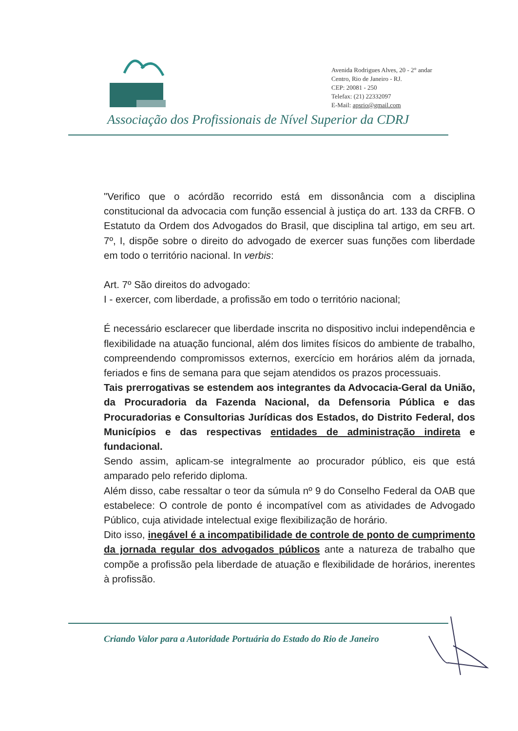Avenida Rodrigues Alves, 20 - 2° andar
Centro, Rio de Janeiro - RJ.
CEP: 20081 - 250
Telefax: (21) 22332097
E-Mail: apsrio@gmail.com
Associação dos Profissionais de Nível Superior da CDRJ
"Verifico que o acórdão recorrido está em dissonância com a disciplina constitucional da advocacia com função essencial à justiça do art. 133 da CRFB. O Estatuto da Ordem dos Advogados do Brasil, que disciplina tal artigo, em seu art. 7º, I, dispõe sobre o direito do advogado de exercer suas funções com liberdade em todo o território nacional. In verbis:
Art. 7º São direitos do advogado:
I - exercer, com liberdade, a profissão em todo o território nacional;
É necessário esclarecer que liberdade inscrita no dispositivo inclui independência e flexibilidade na atuação funcional, além dos limites físicos do ambiente de trabalho, compreendendo compromissos externos, exercício em horários além da jornada, feriados e fins de semana para que sejam atendidos os prazos processuais.
Tais prerrogativas se estendem aos integrantes da Advocacia-Geral da União, da Procuradoria da Fazenda Nacional, da Defensoria Pública e das Procuradorias e Consultorias Jurídicas dos Estados, do Distrito Federal, dos Municípios e das respectivas entidades de administração indireta e fundacional.
Sendo assim, aplicam-se integralmente ao procurador público, eis que está amparado pelo referido diploma.
Além disso, cabe ressaltar o teor da súmula nº 9 do Conselho Federal da OAB que estabelece: O controle de ponto é incompatível com as atividades de Advogado Público, cuja atividade intelectual exige flexibilização de horário.
Dito isso, inegável é a incompatibilidade de controle de ponto de cumprimento da jornada regular dos advogados públicos ante a natureza de trabalho que compõe a profissão pela liberdade de atuação e flexibilidade de horários, inerentes à profissão.
Criando Valor para a Autoridade Portuária do Estado do Rio de Janeiro